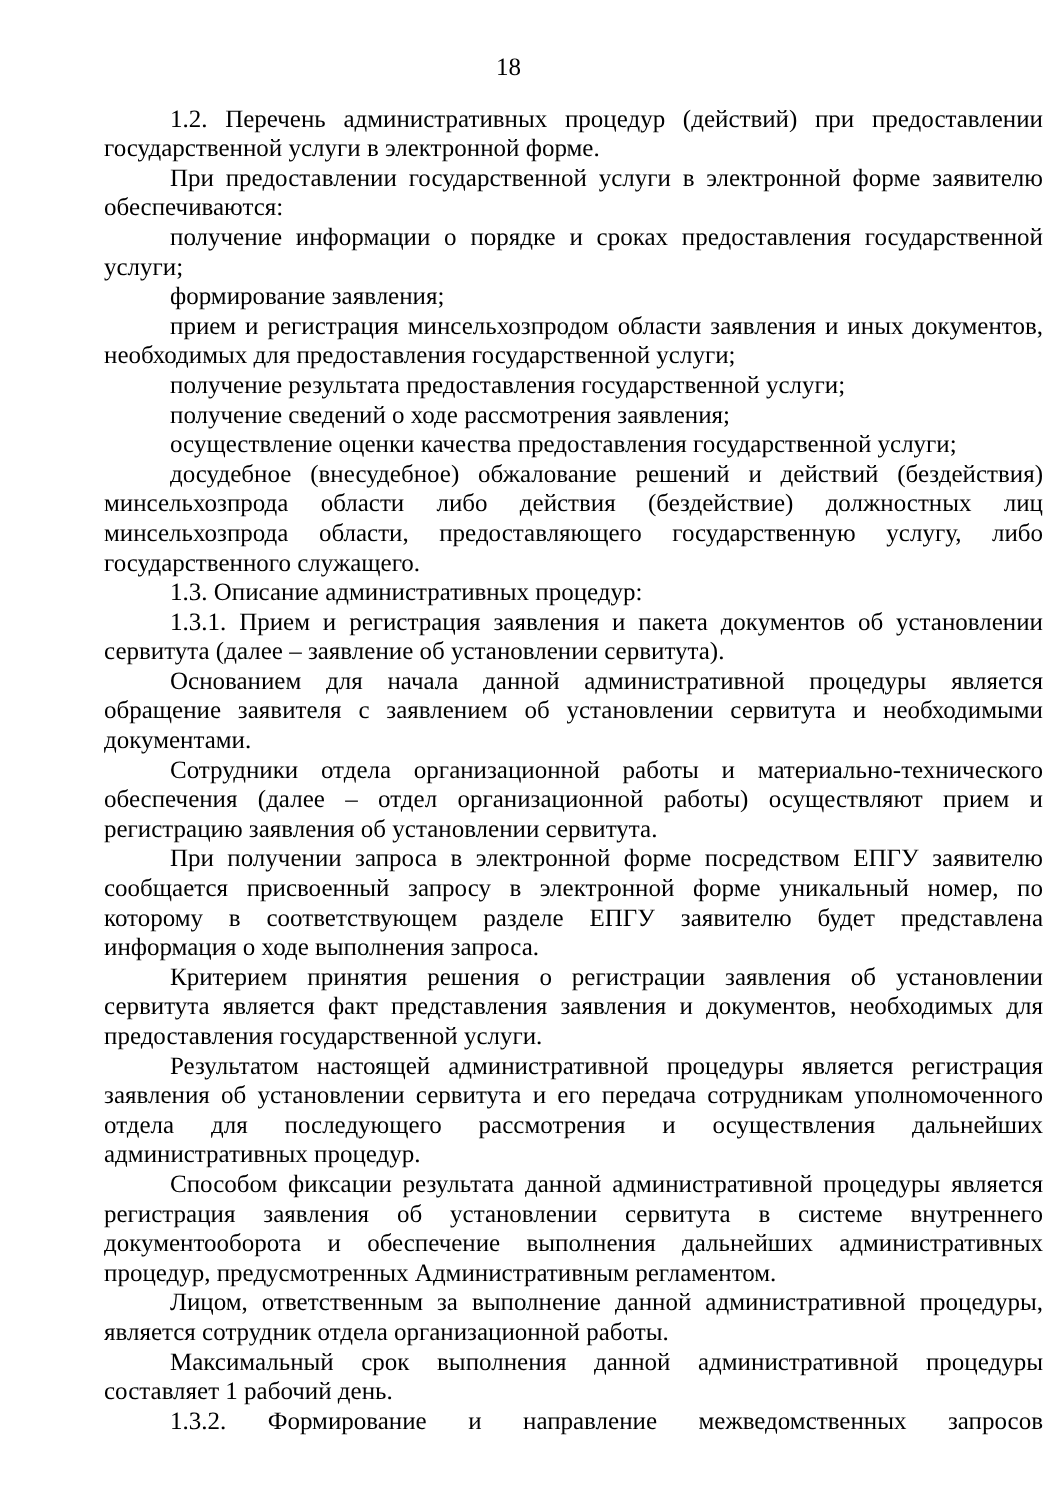18
1.2. Перечень административных процедур (действий) при предоставлении государственной услуги в электронной форме.
При предоставлении государственной услуги в электронной форме заявителю обеспечиваются:
получение информации о порядке и сроках предоставления государственной услуги;
формирование заявления;
прием и регистрация минсельхозпродом области заявления и иных документов, необходимых для предоставления государственной услуги;
получение результата предоставления государственной услуги;
получение сведений о ходе рассмотрения заявления;
осуществление оценки качества предоставления государственной услуги;
досудебное (внесудебное) обжалование решений и действий (бездействия) минсельхозпрода области либо действия (бездействие) должностных лиц минсельхозпрода области, предоставляющего государственную услугу, либо государственного служащего.
1.3. Описание административных процедур:
1.3.1. Прием и регистрация заявления и пакета документов об установлении сервитута (далее – заявление об установлении сервитута).
Основанием для начала данной административной процедуры является обращение заявителя с заявлением об установлении сервитута и необходимыми документами.
Сотрудники отдела организационной работы и материально-технического обеспечения (далее – отдел организационной работы) осуществляют прием и регистрацию заявления об установлении сервитута.
При получении запроса в электронной форме посредством ЕПГУ заявителю сообщается присвоенный запросу в электронной форме уникальный номер, по которому в соответствующем разделе ЕПГУ заявителю будет представлена информация о ходе выполнения запроса.
Критерием принятия решения о регистрации заявления об установлении сервитута является факт представления заявления и документов, необходимых для предоставления государственной услуги.
Результатом настоящей административной процедуры является регистрация заявления об установлении сервитута и его передача сотрудникам уполномоченного отдела для последующего рассмотрения и осуществления дальнейших административных процедур.
Способом фиксации результата данной административной процедуры является регистрация заявления об установлении сервитута в системе внутреннего документооборота и обеспечение выполнения дальнейших административных процедур, предусмотренных Административным регламентом.
Лицом, ответственным за выполнение данной административной процедуры, является сотрудник отдела организационной работы.
Максимальный срок выполнения данной административной процедуры составляет 1 рабочий день.
1.3.2. Формирование и направление межведомственных запросов